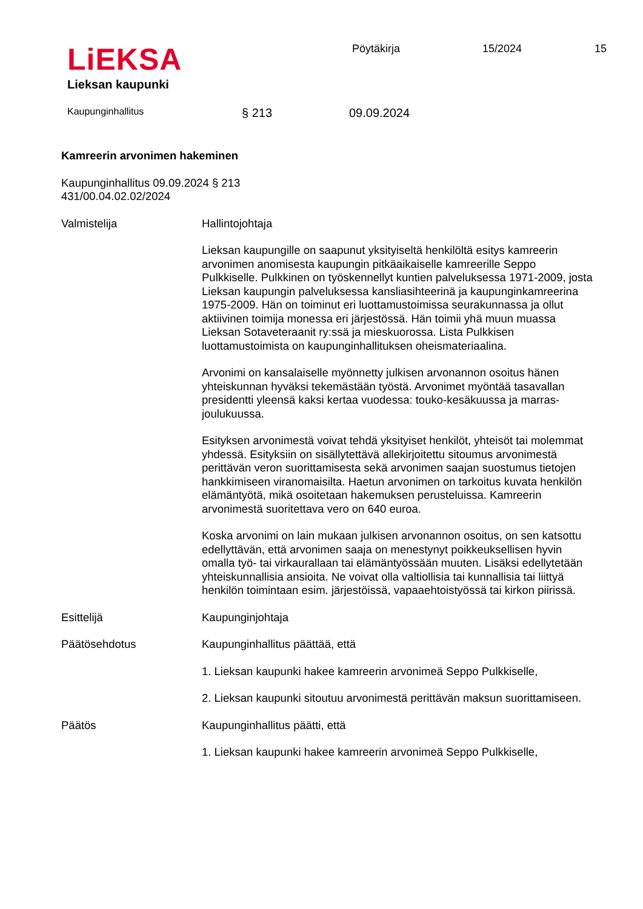LiEKSA
Lieksan kaupunki
Pöytäkirja 15/2024 15
Kaupunginhallitus
§ 213 09.09.2024
Kamreerin arvonimen hakeminen
Kaupunginhallitus 09.09.2024 § 213
431/00.04.02.02/2024
Valmistelija Hallintojohtaja
Lieksan kaupungille on saapunut yksityiseltä henkilöltä esitys kamreerin arvonimen anomisesta kaupungin pitkäaikaiselle kamreerille Seppo Pulkkiselle. Pulkkinen on työskennellyt kuntien palveluksessa 1971-2009, josta Lieksan kaupungin palveluksessa kansliasihteerinä ja kaupunginkamreerina 1975-2009. Hän on toiminut eri luottamustoimissa seurakunnassa ja ollut aktiivinen toimija monessa eri järjestössä. Hän toimii yhä muun muassa Lieksan Sotaveteraanit ry:ssä ja mieskuorossa. Lista Pulkkisen luottamustoimista on kaupunginhallituksen oheismateriaalina.
Arvonimi on kansalaiselle myönnetty julkisen arvonannon osoitus hänen yhteiskunnan hyväksi tekemästään työstä. Arvonimet myöntää tasavallan presidentti yleensä kaksi kertaa vuodessa: touko-kesäkuussa ja marras-joulukuussa.
Esityksen arvonimestä voivat tehdä yksityiset henkilöt, yhteisöt tai molemmat yhdessä. Esityksiin on sisällytettävä allekirjoitettu sitoumus arvonimestä perittävän veron suorittamisesta sekä arvonimen saajan suostumus tietojen hankkimiseen viranomaisilta. Haetun arvonimen on tarkoitus kuvata henkilön elämäntyötä, mikä osoitetaan hakemuksen perusteluissa. Kamreerin arvonimestä suoritettava vero on 640 euroa.
Koska arvonimi on lain mukaan julkisen arvonannon osoitus, on sen katsottu edellyttävän, että arvonimen saaja on menestynyt poikkeuksellisen hyvin omalla työ- tai virkaurallaan tai elämäntyössään muuten. Lisäksi edellytetään yhteiskunnallisia ansioita. Ne voivat olla valtiollisia tai kunnallisia tai liittyä henkilön toimintaan esim. järjestöissä, vapaaehtoistyössä tai kirkon piirissä.
Esittelijä Kaupunginjohtaja
Päätösehdotus Kaupunginhallitus päättää, että
1. Lieksan kaupunki hakee kamreerin arvonimeä Seppo Pulkkiselle,
2. Lieksan kaupunki sitoutuu arvonimestä perittävän maksun suorittamiseen.
Päätös Kaupunginhallitus päätti, että
1. Lieksan kaupunki hakee kamreerin arvonimeä Seppo Pulkkiselle,